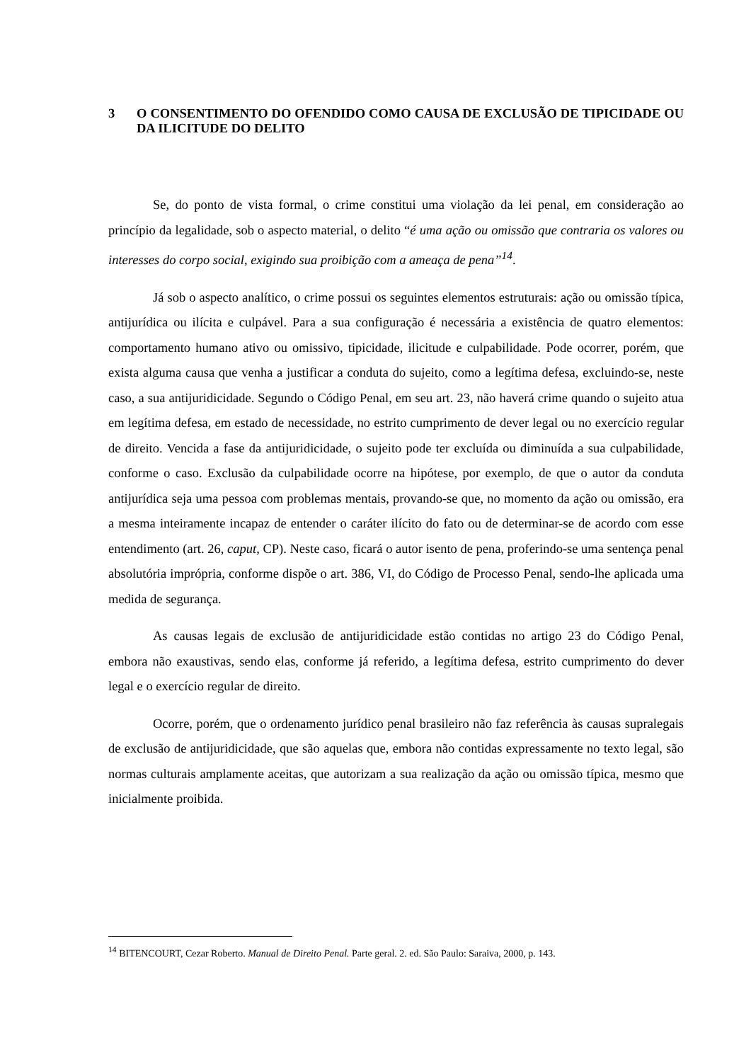3 O CONSENTIMENTO DO OFENDIDO COMO CAUSA DE EXCLUSÃO DE TIPICIDADE OU DA ILICITUDE DO DELITO
Se, do ponto de vista formal, o crime constitui uma violação da lei penal, em consideração ao princípio da legalidade, sob o aspecto material, o delito “é uma ação ou omissão que contraria os valores ou interesses do corpo social, exigindo sua proibição com a ameaça de pena”<sup>14</sup>.
Já sob o aspecto analítico, o crime possui os seguintes elementos estruturais: ação ou omissão típica, antijurídica ou ilícita e culpável. Para a sua configuração é necessária a existência de quatro elementos: comportamento humano ativo ou omissivo, tipicidade, ilicitude e culpabilidade. Pode ocorrer, porém, que exista alguma causa que venha a justificar a conduta do sujeito, como a legítima defesa, excluindo-se, neste caso, a sua antijuridicidade. Segundo o Código Penal, em seu art. 23, não haverá crime quando o sujeito atua em legítima defesa, em estado de necessidade, no estrito cumprimento de dever legal ou no exercício regular de direito. Vencida a fase da antijuridicidade, o sujeito pode ter excluída ou diminuída a sua culpabilidade, conforme o caso. Exclusão da culpabilidade ocorre na hipótese, por exemplo, de que o autor da conduta antijurídica seja uma pessoa com problemas mentais, provando-se que, no momento da ação ou omissão, era a mesma inteiramente incapaz de entender o caráter ilícito do fato ou de determinar-se de acordo com esse entendimento (art. 26, caput, CP). Neste caso, ficará o autor isento de pena, proferindo-se uma sentença penal absolutória imprópria, conforme dispõe o art. 386, VI, do Código de Processo Penal, sendo-lhe aplicada uma medida de segurança.
As causas legais de exclusão de antijuridicidade estão contidas no artigo 23 do Código Penal, embora não exaustivas, sendo elas, conforme já referido, a legítima defesa, estrito cumprimento do dever legal e o exercício regular de direito.
Ocorre, porém, que o ordenamento jurídico penal brasileiro não faz referência às causas supralegais de exclusão de antijuridicidade, que são aquelas que, embora não contidas expressamente no texto legal, são normas culturais amplamente aceitas, que autorizam a sua realização da ação ou omissão típica, mesmo que inicialmente proibida.
<sup>14</sup> BITENCOURT, Cezar Roberto. Manual de Direito Penal. Parte geral. 2. ed. São Paulo: Saraiva, 2000, p. 143.